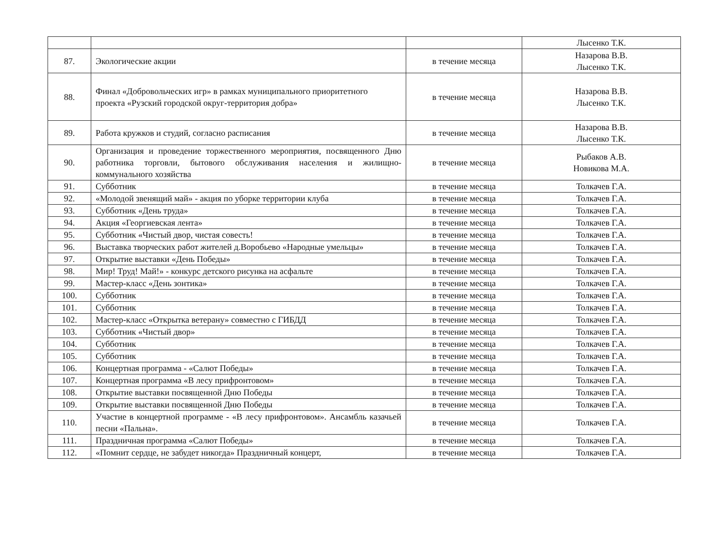| | | | Лысенко Т.К. |
| 87. | Экологические акции | в течение месяца | Назарова В.В. Лысенко Т.К. |
| 88. | Финал «Добровольческих игр» в рамках муниципального приоритетного проекта «Рузский городской округ-территория добра» | в течение месяца | Назарова В.В. Лысенко Т.К. |
| 89. | Работа кружков и студий, согласно расписания | в течение месяца | Назарова В.В. Лысенко Т.К. |
| 90. | Организация и проведение торжественного мероприятия, посвященного Дню работника торговли, бытового обслуживания населения и жилищно-коммунального хозяйства | в течение месяца | Рыбаков А.В. Новикова М.А. |
| 91. | Субботник | в течение месяца | Толкачев Г.А. |
| 92. | «Молодой звенящий май» - акция по уборке территории клуба | в течение месяца | Толкачев Г.А. |
| 93. | Субботник «День труда» | в течение месяца | Толкачев Г.А. |
| 94. | Акция «Георгиевская лента» | в течение месяца | Толкачев Г.А. |
| 95. | Субботник «Чистый двор, чистая совесть! | в течение месяца | Толкачев Г.А. |
| 96. | Выставка творческих работ жителей д.Воробьево «Народные умельцы» | в течение месяца | Толкачев Г.А. |
| 97. | Открытие выставки «День Победы» | в течение месяца | Толкачев Г.А. |
| 98. | Мир! Труд! Май!» - конкурс детского рисунка на асфальте | в течение месяца | Толкачев Г.А. |
| 99. | Мастер-класс «День зонтика» | в течение месяца | Толкачев Г.А. |
| 100. | Субботник | в течение месяца | Толкачев Г.А. |
| 101. | Субботник | в течение месяца | Толкачев Г.А. |
| 102. | Мастер-класс «Открытка ветерану» совместно с ГИБДД | в течение месяца | Толкачев Г.А. |
| 103. | Субботник «Чистый двор» | в течение месяца | Толкачев Г.А. |
| 104. | Субботник | в течение месяца | Толкачев Г.А. |
| 105. | Субботник | в течение месяца | Толкачев Г.А. |
| 106. | Концертная программа - «Салют Победы» | в течение месяца | Толкачев Г.А. |
| 107. | Концертная программа «В лесу прифронтовом» | в течение месяца | Толкачев Г.А. |
| 108. | Открытие выставки посвященной Дню Победы | в течение месяца | Толкачев Г.А. |
| 109. | Открытие выставки посвященной Дню Победы | в течение месяца | Толкачев Г.А. |
| 110. | Участие в концертной программе - «В лесу прифронтовом». Ансамбль казачьей песни «Пальна». | в течение месяца | Толкачев Г.А. |
| 111. | Праздничная программа «Салют Победы» | в течение месяца | Толкачев Г.А. |
| 112. | «Помнит сердце, не забудет никогда» Праздничный концерт, | в течение месяца | Толкачев Г.А. |